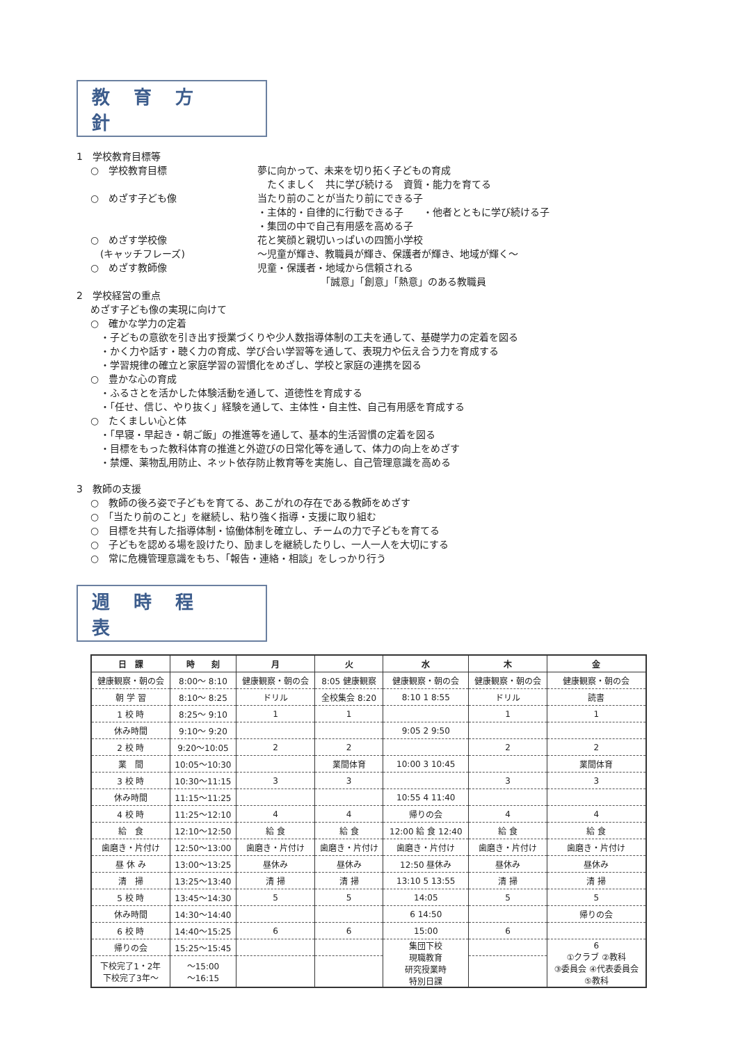教育方針
1　学校教育目標等
○　学校教育目標 夢に向かって、未来を切り拓く子どもの育成
　たくましく　共に学び続ける　資質・能力を育てる
○　めざす子ども像 当たり前のことが当たり前にできる子
・主体的・自律的に行動できる子　　・他者とともに学び続ける子
・集団の中で自己有用感を高める子
○　めざす学校像
　(キャッチフレーズ)
花と笑顔と親切いっぱいの四箇小学校
～児童が輝き、教職員が輝き、保護者が輝き、地域が輝く～
○　めざす教師像 児童・保護者・地域から信頼される
　　　　　　　「誠意」「創意」「熱意」のある教職員
2　学校経営の重点
めざす子ども像の実現に向けて
○　確かな学力の定着
・子どもの意欲を引き出す授業づくりや少人数指導体制の工夫を通して、基礎学力の定着を図る
・かく力や話す・聴く力の育成、学び合い学習等を通して、表現力や伝え合う力を育成する
・学習規律の確立と家庭学習の習慣化をめざし、学校と家庭の連携を図る
○　豊かな心の育成
・ふるさとを活かした体験活動を通して、道徳性を育成する
・「任せ、信じ、やり抜く」経験を通して、主体性・自主性、自己有用感を育成する
○　たくましい心と体
・「早寝・早起き・朝ご飯」の推進等を通して、基本的生活習慣の定着を図る
・目標をもった教科体育の推進と外遊びの日常化等を通して、体力の向上をめざす
・禁煙、薬物乱用防止、ネット依存防止教育等を実施し、自己管理意識を高める
3　教師の支援
○　教師の後ろ姿で子どもを育てる、あこがれの存在である教師をめざす
○　「当たり前のこと」を継続し、粘り強く指導・支援に取り組む
○　目標を共有した指導体制・協働体制を確立し、チームの力で子どもを育てる
○　子どもを認める場を設けたり、励ましを継続したりし、一人一人を大切にする
○　常に危機管理意識をもち、「報告・連絡・相談」をしっかり行う
週時程表
| 日 課 | 時 刻 | 月 | 火 | 水 | 木 | 金 |
| --- | --- | --- | --- | --- | --- | --- |
| 健康観察・朝の会 | 8:00～ 8:10 | 健康観察・朝の会 | 8:05 健康観察 | 健康観察・朝の会 | 健康観察・朝の会 | 健康観察・朝の会 |
| 朝 学 習 | 8:10～ 8:25 | ドリル | 全校集会 8:20 | 8:10 1 8:55 | ドリル | 読書 |
| 1 校 時 | 8:25～ 9:10 | 1 | 1 | | 1 | 1 |
| 休み時間 | 9:10～ 9:20 | | | 9:05 2 9:50 | | |
| 2 校 時 | 9:20～10:05 | 2 | 2 | | 2 | 2 |
| 業 間 | 10:05～10:30 | | 業間体育 | 10:00 3 10:45 | | 業間体育 |
| 3 校 時 | 10:30～11:15 | 3 | 3 | | 3 | 3 |
| 休み時間 | 11:15～11:25 | | | 10:55 4 11:40 | | |
| 4 校 時 | 11:25～12:10 | 4 | 4 | 帰りの会 | 4 | 4 |
| 給 食 | 12:10～12:50 | 給 食 | 給 食 | 12:00 給 食 12:40 | 給 食 | 給 食 |
| 歯磨き・片付け | 12:50～13:00 | 歯磨き・片付け | 歯磨き・片付け | 歯磨き・片付け | 歯磨き・片付け | 歯磨き・片付け |
| 昼 休 み | 13:00～13:25 | 昼休み | 昼休み | 12:50 昼休み | 昼休み | 昼休み |
| 清 掃 | 13:25～13:40 | 清 掃 | 清 掃 | 13:10 5 13:55 | 清 掃 | 清 掃 |
| 5 校 時 | 13:45～14:30 | 5 | 5 | 14:05 | 5 | 5 |
| 休み時間 | 14:30～14:40 | | | 6 14:50 | | 帰りの会 |
| 6 校 時 | 14:40～15:25 | 6 | 6 | 15:00 | 6 | |
| 帰りの会 | 15:25～15:45 | | | 集団下校 現職教育 研究授業時 特別日課 | | 6 ①クラブ ②教科 ③委員会 ④代表委員会 ⑤教科 |
| 下校完了1・2年 下校完了3年～ | ～15:00 ～16:15 | | | | | |